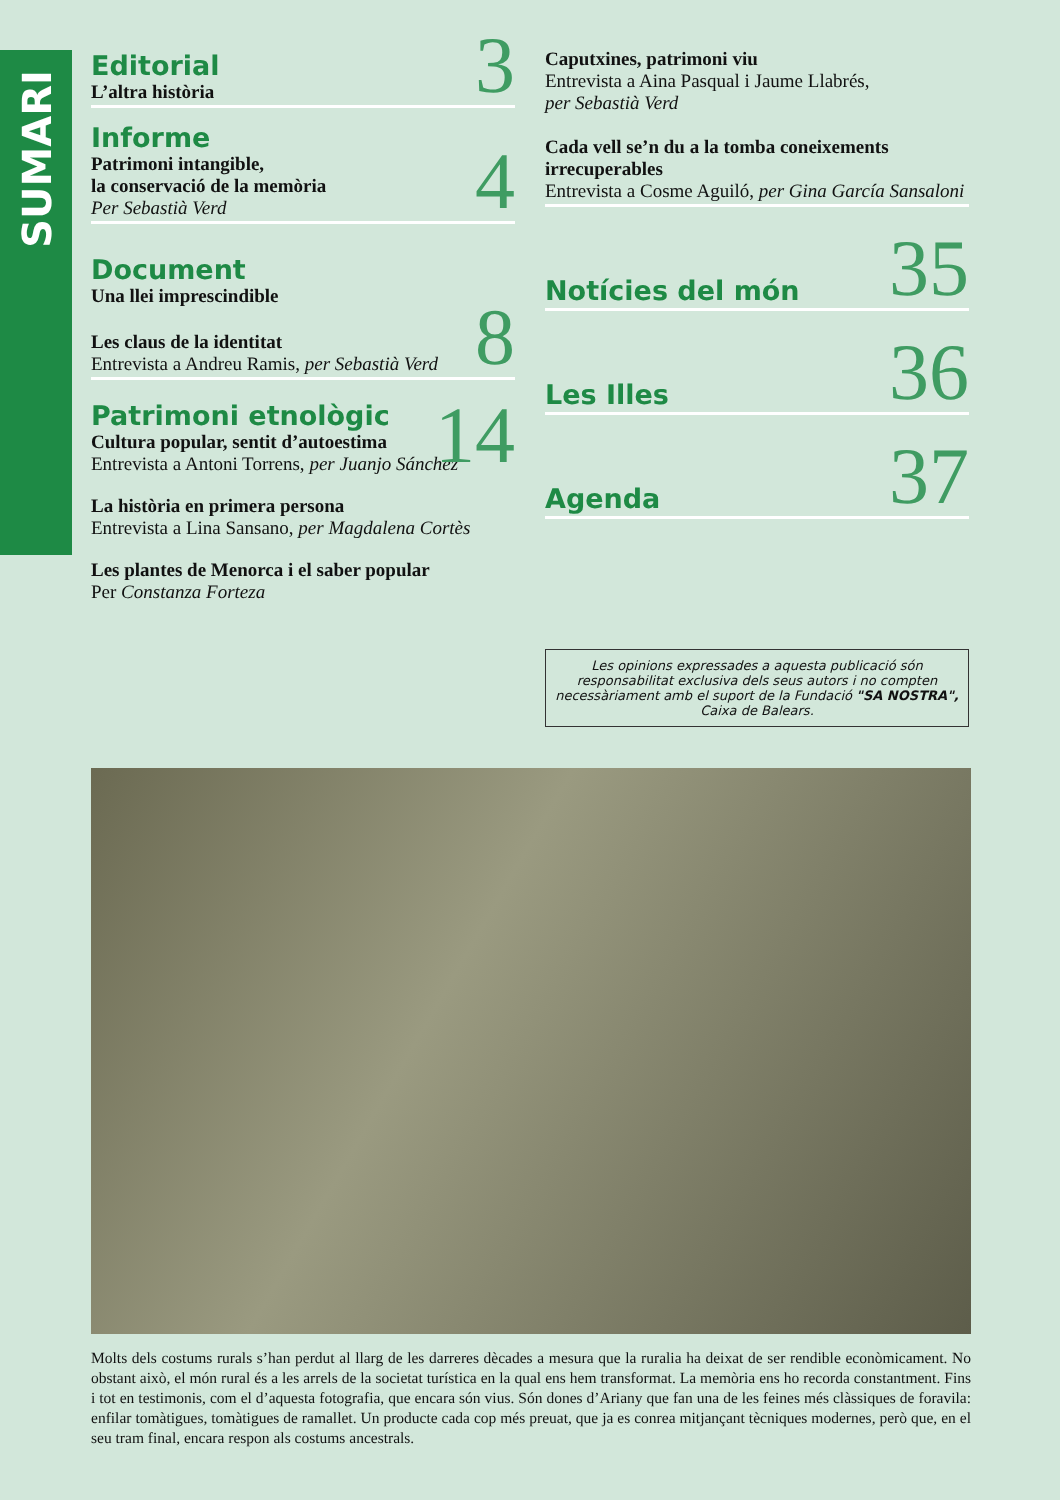SUMARI
Editorial
L’altra història
3
Informe
Patrimoni intangible,
la conservació de la memòria
Per Sebastià Verd
4
Document
Una llei imprescindible
Les claus de la identitat
Entrevista a Andreu Ramis, per Sebastià Verd
8
Patrimoni etnològic
Cultura popular, sentit d’autoestima
Entrevista a Antoni Torrens, per Juanjo Sánchez
14
La història en primera persona
Entrevista a Lina Sansano, per Magdalena Cortès
Les plantes de Menorca i el saber popular
Per Constanza Forteza
Caputxines, patrimoni viu
Entrevista a Aina Pasqual i Jaume Llabrés,
per Sebastià Verd
Cada vell se’n du a la tomba coneixements irrecuperables
Entrevista a Cosme Aguiló, per Gina García Sansaloni
Notícies del món 35
Les Illes 36
Agenda 37
Les opinions expressades a aquesta publicació són responsabilitat exclusiva dels seus autors i no compten necessàriament amb el suport de la Fundació "SA NOSTRA", Caixa de Balears.
Molts dels costums rurals s’han perdut al llarg de les darreres dècades a mesura que la ruralia ha deixat de ser rendible econòmicament. No obstant això, el món rural és a les arrels de la societat turística en la qual ens hem transformat. La memòria ens ho recorda constantment. Fins i tot en testimonis, com el d’aquesta fotografia, que encara són vius. Són dones d’Ariany que fan una de les feines més clàssiques de foravila: enfilar tomàtigues, tomàtigues de ramallet. Un producte cada cop més preuat, que ja es conrea mitjançant tècniques modernes, però que, en el seu tram final, encara respon als costums ancestrals.